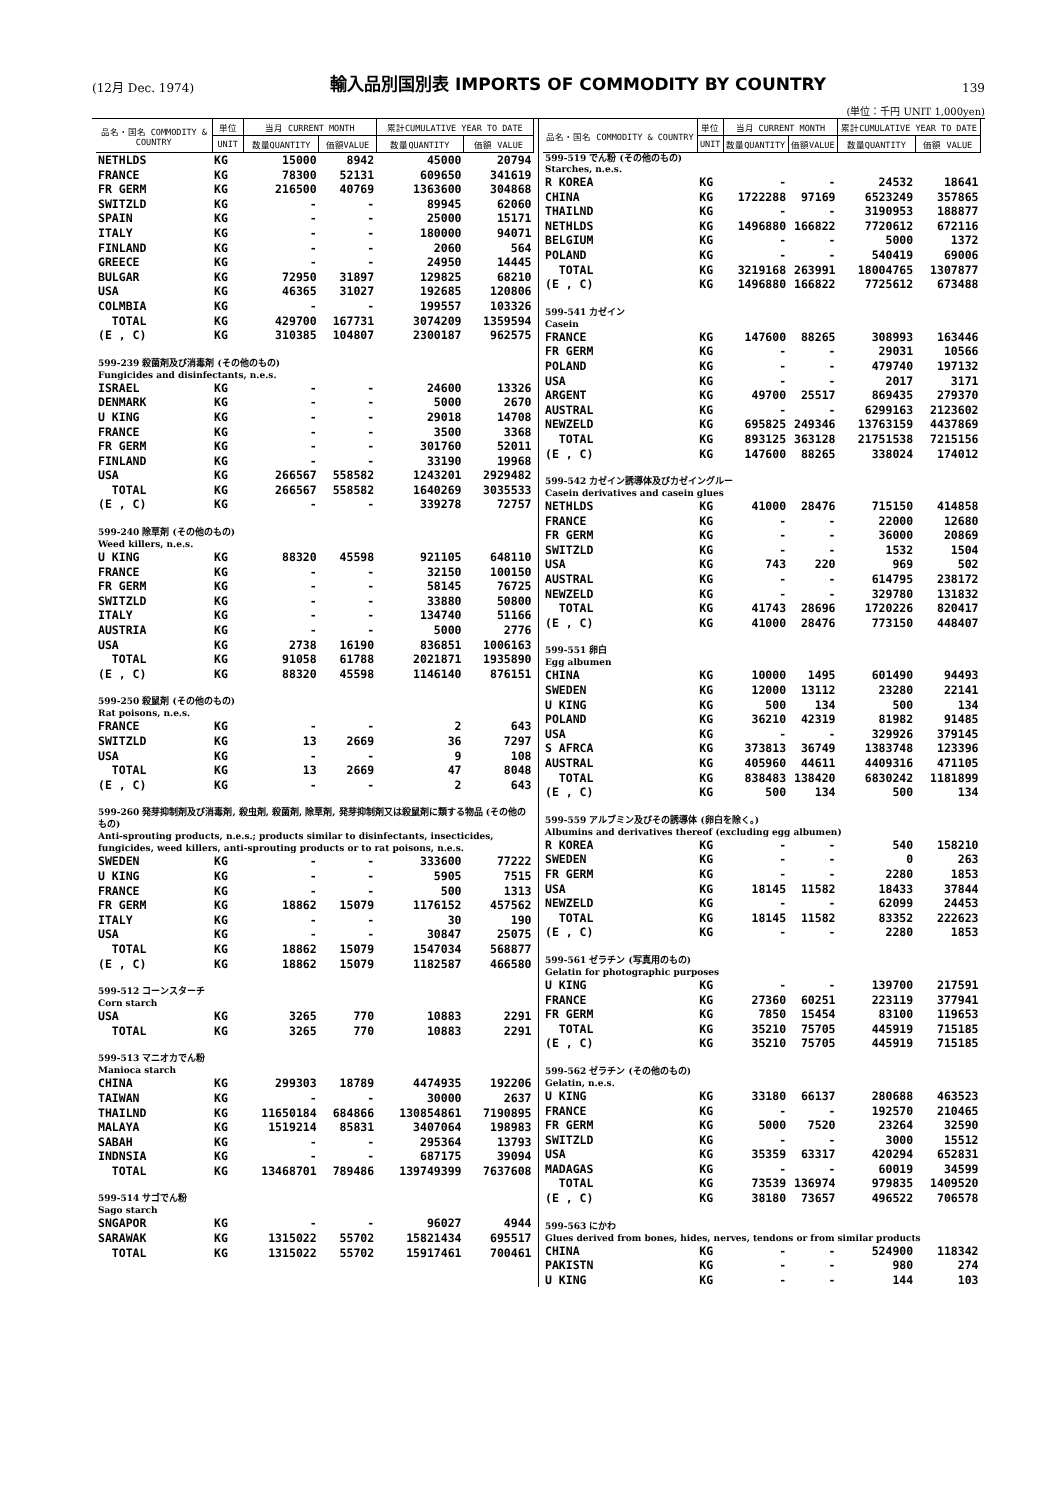(12月 Dec. 1974) 輸入品別国別表 IMPORTS OF COMMODITY BY COUNTRY 139
(単位：千円 UNIT 1,000yen)
| 品名・国名 COMMODITY & COUNTRY | 単位 | 当月 CURRENT MONTH | | 累計CUMULATIVE YEAR TO DATE | |
| --- | --- | --- | --- | --- | --- |
| | UNIT | 数量QUANTITY | 価額VALUE | 数量QUANTITY | 価額 VALUE |
| NETHLDS | KG | 15000 | 8942 | 45000 | 20794 |
| FRANCE | KG | 78300 | 52131 | 609650 | 341619 |
| FR GERM | KG | 216500 | 40769 | 1363600 | 304868 |
| SWITZLD | KG | - | - | 89945 | 62060 |
| SPAIN | KG | - | - | 25000 | 15171 |
| ITALY | KG | - | - | 180000 | 94071 |
| FINLAND | KG | - | - | 2060 | 564 |
| GREECE | KG | - | - | 24950 | 14445 |
| BULGAR | KG | 72950 | 31897 | 129825 | 68210 |
| USA | KG | 46365 | 31027 | 192685 | 120806 |
| COLMBIA | KG | - | - | 199557 | 103326 |
| TOTAL | KG | 429700 | 167731 | 3074209 | 1359594 |
| (E , C) | KG | 310385 | 104807 | 2300187 | 962575 |
| 599-239 殺菌剤及び消毒剤 (その他のもの) Fungicides and disinfectants, n.e.s. | | | | | |
| ISRAEL | KG | - | - | 24600 | 13326 |
| DENMARK | KG | - | - | 5000 | 2670 |
| U KING | KG | - | - | 29018 | 14708 |
| FRANCE | KG | - | - | 3500 | 3368 |
| FR GERM | KG | - | - | 301760 | 52011 |
| FINLAND | KG | - | - | 33190 | 19968 |
| USA | KG | 266567 | 558582 | 1243201 | 2929482 |
| TOTAL | KG | 266567 | 558582 | 1640269 | 3035533 |
| (E , C) | KG | - | - | 339278 | 72757 |
| 599-240 除草剤 (その他のもの) Weed killers, n.e.s. | | | | | |
| U KING | KG | 88320 | 45598 | 921105 | 648110 |
| FRANCE | KG | - | - | 32150 | 100150 |
| FR GERM | KG | - | - | 58145 | 76725 |
| SWITZLD | KG | - | - | 33880 | 50800 |
| ITALY | KG | - | - | 134740 | 51166 |
| AUSTRIA | KG | - | - | 5000 | 2776 |
| USA | KG | 2738 | 16190 | 836851 | 1006163 |
| TOTAL | KG | 91058 | 61788 | 2021871 | 1935890 |
| (E , C) | KG | 88320 | 45598 | 1146140 | 876151 |
| 599-250 殺鼠剤 (その他のもの) Rat poisons, n.e.s. | | | | | |
| FRANCE | KG | - | - | 2 | 643 |
| SWITZLD | KG | 13 | 2669 | 36 | 7297 |
| USA | KG | - | - | 9 | 108 |
| TOTAL | KG | 13 | 2669 | 47 | 8048 |
| (E , C) | KG | - | - | 2 | 643 |
| 599-260 発芽抑制剤及び消毒剤, 殺虫剤, 殺菌剤, 除草剤, 発芽抑制剤又は殺鼠剤に類する物品 (その他のもの) Anti-sprouting products, n.e.s.; products similar to disinfectants, insecticides, fungicides, weed killers, anti-sprouting products or to rat poisons, n.e.s. | | | | | |
| SWEDEN | KG | - | - | 333600 | 77222 |
| U KING | KG | - | - | 5905 | 7515 |
| FRANCE | KG | - | - | 500 | 1313 |
| FR GERM | KG | 18862 | 15079 | 1176152 | 457562 |
| ITALY | KG | - | - | 30 | 190 |
| USA | KG | - | - | 30847 | 25075 |
| TOTAL | KG | 18862 | 15079 | 1547034 | 568877 |
| (E , C) | KG | 18862 | 15079 | 1182587 | 466580 |
| 599-512 コーンスターチ Corn starch | | | | | |
| USA | KG | 3265 | 770 | 10883 | 2291 |
| TOTAL | KG | 3265 | 770 | 10883 | 2291 |
| 599-513 マニオカでん粉 Manioca starch | | | | | |
| CHINA | KG | 299303 | 18789 | 4474935 | 192206 |
| TAIWAN | KG | - | - | 30000 | 2637 |
| THAILND | KG | 11650184 | 684866 | 130854861 | 7190895 |
| MALAYA | KG | 1519214 | 85831 | 3407064 | 198983 |
| SABAH | KG | - | - | 295364 | 13793 |
| INDNSIA | KG | - | - | 687175 | 39094 |
| TOTAL | KG | 13468701 | 789486 | 139749399 | 7637608 |
| 599-514 サゴでん粉 Sago starch | | | | | |
| SNGAPOR | KG | - | - | 96027 | 4944 |
| SARAWAK | KG | 1315022 | 55702 | 15821434 | 695517 |
| TOTAL | KG | 1315022 | 55702 | 15917461 | 700461 |
| 品名・国名 COMMODITY & COUNTRY | 単位 | 当月 CURRENT MONTH | | 累計CUMULATIVE YEAR TO DATE | |
| --- | --- | --- | --- | --- | --- |
| | UNIT | 数量QUANTITY | 価額VALUE | 数量QUANTITY | 価額 VALUE |
| 599-519 でん粉 (その他のもの) Starches, n.e.s. | | | | | |
| R KOREA | KG | - | - | 24532 | 18641 |
| CHINA | KG | 1722288 | 97169 | 6523249 | 357865 |
| THAILND | KG | - | - | 3190953 | 188877 |
| NETHLDS | KG | 1496880 | 166822 | 7720612 | 672116 |
| BELGIUM | KG | - | - | 5000 | 1372 |
| POLAND | KG | - | - | 540419 | 69006 |
| TOTAL | KG | 3219168 | 263991 | 18004765 | 1307877 |
| (E , C) | KG | 1496880 | 166822 | 7725612 | 673488 |
| 599-541 カゼイン Casein | | | | | |
| FRANCE | KG | 147600 | 88265 | 308993 | 163446 |
| FR GERM | KG | - | - | 29031 | 10566 |
| POLAND | KG | - | - | 479740 | 197132 |
| USA | KG | - | - | 2017 | 3171 |
| ARGENT | KG | 49700 | 25517 | 869435 | 279370 |
| AUSTRAL | KG | - | - | 6299163 | 2123602 |
| NEWZELD | KG | 695825 | 249346 | 13763159 | 4437869 |
| TOTAL | KG | 893125 | 363128 | 21751538 | 7215156 |
| (E , C) | KG | 147600 | 88265 | 338024 | 174012 |
| 599-542 カゼイン誘導体及びカゼイングルー Casein derivatives and casein glues | | | | | |
| NETHLDS | KG | 41000 | 28476 | 715150 | 414858 |
| FRANCE | KG | - | - | 22000 | 12680 |
| FR GERM | KG | - | - | 36000 | 20869 |
| SWITZLD | KG | - | - | 1532 | 1504 |
| USA | KG | 743 | 220 | 969 | 502 |
| AUSTRAL | KG | - | - | 614795 | 238172 |
| NEWZELD | KG | - | - | 329780 | 131832 |
| TOTAL | KG | 41743 | 28696 | 1720226 | 820417 |
| (E , C) | KG | 41000 | 28476 | 773150 | 448407 |
| 599-551 卵白 Egg albumen | | | | | |
| CHINA | KG | 10000 | 1495 | 601490 | 94493 |
| SWEDEN | KG | 12000 | 13112 | 23280 | 22141 |
| U KING | KG | 500 | 134 | 500 | 134 |
| POLAND | KG | 36210 | 42319 | 81982 | 91485 |
| USA | KG | - | - | 329926 | 379145 |
| S AFRCA | KG | 373813 | 36749 | 1383748 | 123396 |
| AUSTRAL | KG | 405960 | 44611 | 4409316 | 471105 |
| TOTAL | KG | 838483 | 138420 | 6830242 | 1181899 |
| (E , C) | KG | 500 | 134 | 500 | 134 |
| 599-559 アルブミン及びその誘導体 (卵白を除く。) Albumins and derivatives thereof (excluding egg albumen) | | | | | |
| R KOREA | KG | - | - | 540 | 158210 |
| SWEDEN | KG | - | - | 0 | 263 |
| FR GERM | KG | - | - | 2280 | 1853 |
| USA | KG | 18145 | 11582 | 18433 | 37844 |
| NEWZELD | KG | - | - | 62099 | 24453 |
| TOTAL | KG | 18145 | 11582 | 83352 | 222623 |
| (E , C) | KG | - | - | 2280 | 1853 |
| 599-561 ゼラチン (写真用のもの) Gelatin for photographic purposes | | | | | |
| U KING | KG | - | - | 139700 | 217591 |
| FRANCE | KG | 27360 | 60251 | 223119 | 377941 |
| FR GERM | KG | 7850 | 15454 | 83100 | 119653 |
| TOTAL | KG | 35210 | 75705 | 445919 | 715185 |
| (E , C) | KG | 35210 | 75705 | 445919 | 715185 |
| 599-562 ゼラチン (その他のもの) Gelatin, n.e.s. | | | | | |
| U KING | KG | 33180 | 66137 | 280688 | 463523 |
| FRANCE | KG | - | - | 192570 | 210465 |
| FR GERM | KG | 5000 | 7520 | 23264 | 32590 |
| SWITZLD | KG | - | - | 3000 | 15512 |
| USA | KG | 35359 | 63317 | 420294 | 652831 |
| MADAGAS | KG | - | - | 60019 | 34599 |
| TOTAL | KG | 73539 | 136974 | 979835 | 1409520 |
| (E , C) | KG | 38180 | 73657 | 496522 | 706578 |
| 599-563 にかわ Glues derived from bones, hides, nerves, tendons or from similar products | | | | | |
| CHINA | KG | - | - | 524900 | 118342 |
| PAKISTN | KG | - | - | 980 | 274 |
| U KING | KG | - | - | 144 | 103 |